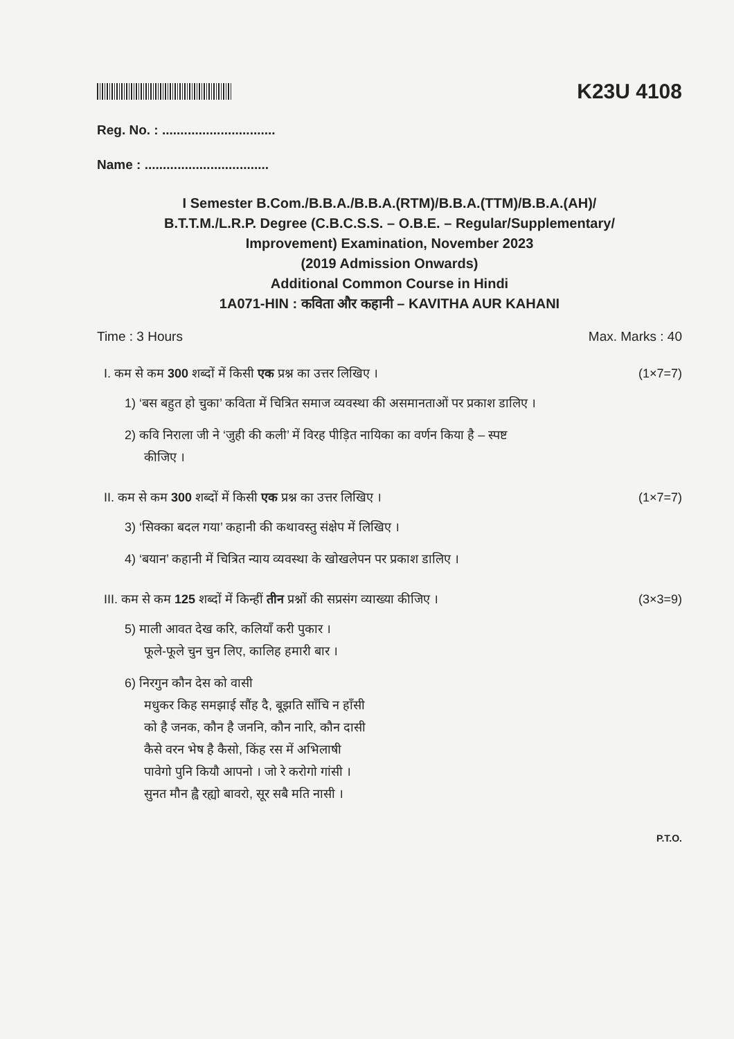K23U 4108
Reg. No. : ...............................
Name : ..................................
I Semester B.Com./B.B.A./B.B.A.(RTM)/B.B.A.(TTM)/B.B.A.(AH)/
B.T.T.M./L.R.P. Degree (C.B.C.S.S. – O.B.E. – Regular/Supplementary/
Improvement) Examination, November 2023
(2019 Admission Onwards)
Additional Common Course in Hindi
1A071-HIN : कविता और कहानी – KAVITHA AUR KAHANI
Time : 3 Hours Max. Marks : 40
I. कम से कम 300 शब्दों में किसी एक प्रश्न का उत्तर लिखिए । (1×7=7)
1) ‘बस बहुत हो चुका’ कविता में चित्रित समाज व्यवस्था की असमानताओं पर प्रकाश डालिए ।
2) कवि निराला जी ने ‘जुही की कली’ में विरह पीड़ित नायिका का वर्णन किया है – स्पष्ट
कीजिए ।
II. कम से कम 300 शब्दों में किसी एक प्रश्न का उत्तर लिखिए । (1×7=7)
3) ‘सिक्का बदल गया’ कहानी की कथावस्तु संक्षेप में लिखिए ।
4) ‘बयान’ कहानी में चित्रित न्याय व्यवस्था के खोखलेपन पर प्रकाश डालिए ।
III. कम से कम 125 शब्दों में किन्हीं तीन प्रश्नों की सप्रसंग व्याख्या कीजिए । (3×3=9)
5) माली आवत देख करि, कलियाँ करी पुकार ।
फूले-फूले चुन चुन लिए, कालिह हमारी बार ।
6) निरगुन कौन देस को वासी
मधुकर किह समझाई सौंह दै, बूझति साँचि न हाँसी
को है जनक, कौन है जननि, कौन नारि, कौन दासी
कैसे वरन भेष है कैसो, किंह रस में अभिलाषी
पावेगो पुनि कियौ आपनो । जो रे करोगो गांसी ।
सुनत मौन ह्वै रह्यो बावरो, सूर सबै मति नासी ।
P.T.O.